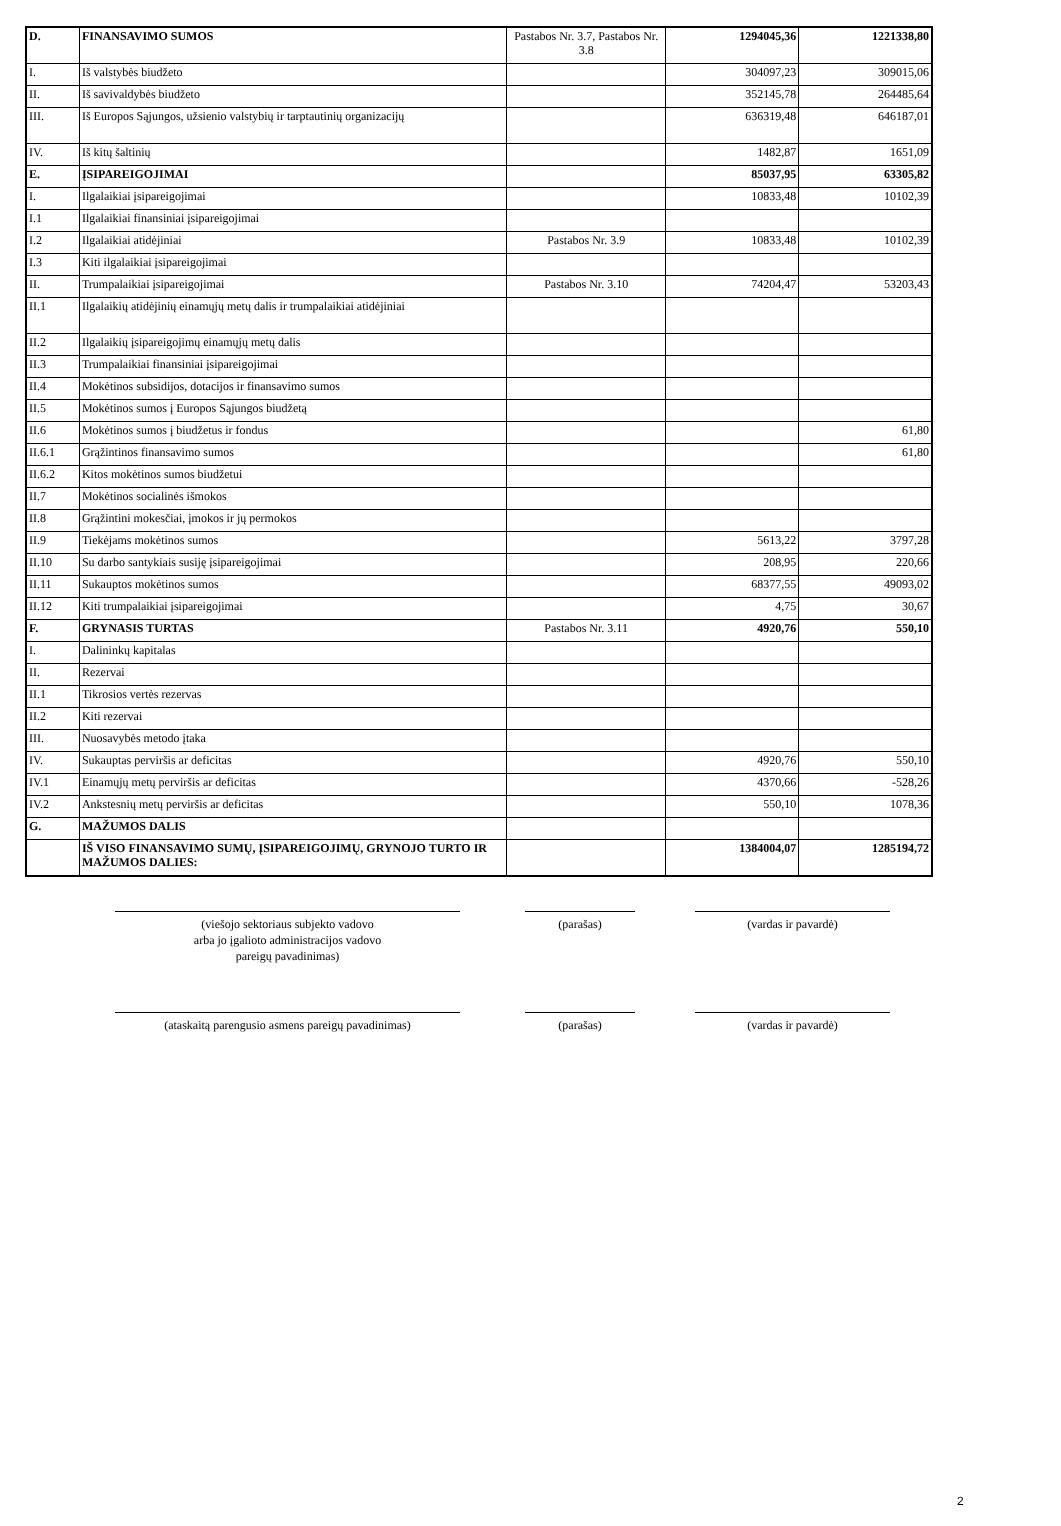| D. | FINANSAVIMO SUMOS | Pastabos Nr. 3.7, Pastabos Nr. 3.8 | 1294045,36 | 1221338,80 |
| I. | Iš valstybės biudžeto | | 304097,23 | 309015,06 |
| II. | Iš savivaldybės biudžeto | | 352145,78 | 264485,64 |
| III. | Iš Europos Sąjungos, užsienio valstybių ir tarptautinių organizacijų | | 636319,48 | 646187,01 |
| IV. | Iš kitų šaltinių | | 1482,87 | 1651,09 |
| E. | ĮSIPAREIGOJIMAI | | 85037,95 | 63305,82 |
| I. | Ilgalaikiai įsipareigojimai | | 10833,48 | 10102,39 |
| I.1 | Ilgalaikiai finansiniai įsipareigojimai | | | |
| I.2 | Ilgalaikiai atidėjiniai | Pastabos Nr. 3.9 | 10833,48 | 10102,39 |
| I.3 | Kiti ilgalaikiai įsipareigojimai | | | |
| II. | Trumpalaikiai įsipareigojimai | Pastabos Nr. 3.10 | 74204,47 | 53203,43 |
| II.1 | Ilgalaikių atidėjinių einamųjų metų dalis ir trumpalaikiai atidėjiniai | | | |
| II.2 | Ilgalaikių įsipareigojimų einamųjų metų dalis | | | |
| II.3 | Trumpalaikiai finansiniai įsipareigojimai | | | |
| II.4 | Mokėtinos subsidijos, dotacijos ir finansavimo sumos | | | |
| II.5 | Mokėtinos sumos į Europos Sąjungos biudžetą | | | |
| II.6 | Mokėtinos sumos į biudžetus ir fondus | | | 61,80 |
| II.6.1 | Grąžintinos finansavimo sumos | | | 61,80 |
| II.6.2 | Kitos mokėtinos sumos biudžetui | | | |
| II.7 | Mokėtinos socialinės išmokos | | | |
| II.8 | Grąžintini mokesčiai, įmokos ir jų permokos | | | |
| II.9 | Tiekėjams mokėtinos sumos | | 5613,22 | 3797,28 |
| II.10 | Su darbo santykiais susiję įsipareigojimai | | 208,95 | 220,66 |
| II.11 | Sukauptos mokėtinos sumos | | 68377,55 | 49093,02 |
| II.12 | Kiti trumpalaikiai įsipareigojimai | | 4,75 | 30,67 |
| F. | GRYNASIS TURTAS | Pastabos Nr. 3.11 | 4920,76 | 550,10 |
| I. | Dalininkų kapitalas | | | |
| II. | Rezervai | | | |
| II.1 | Tikrosios vertės rezervas | | | |
| II.2 | Kiti rezervai | | | |
| III. | Nuosavybės metodo įtaka | | | |
| IV. | Sukauptas perviršis ar deficitas | | 4920,76 | 550,10 |
| IV.1 | Einamųjų metų perviršis ar deficitas | | 4370,66 | -528,26 |
| IV.2 | Ankstesnių metų perviršis ar deficitas | | 550,10 | 1078,36 |
| G. | MAŽUMOS DALIS | | | |
| | IŠ VISO FINANSAVIMO SUMŲ, ĮSIPAREIGOJIMŲ, GRYNOJO TURTO IR MAŽUMOS DALIES: | | 1384004,07 | 1285194,72 |
(viešojo sektoriaus subjekto vadovo
arba jo įgalioto administracijos vadovo
pareigų pavadinimas)
(parašas) (vardas ir pavardė)
(ataskaitą parengusio asmens pareigų pavadinimas)
(parašas) (vardas ir pavardė)
2